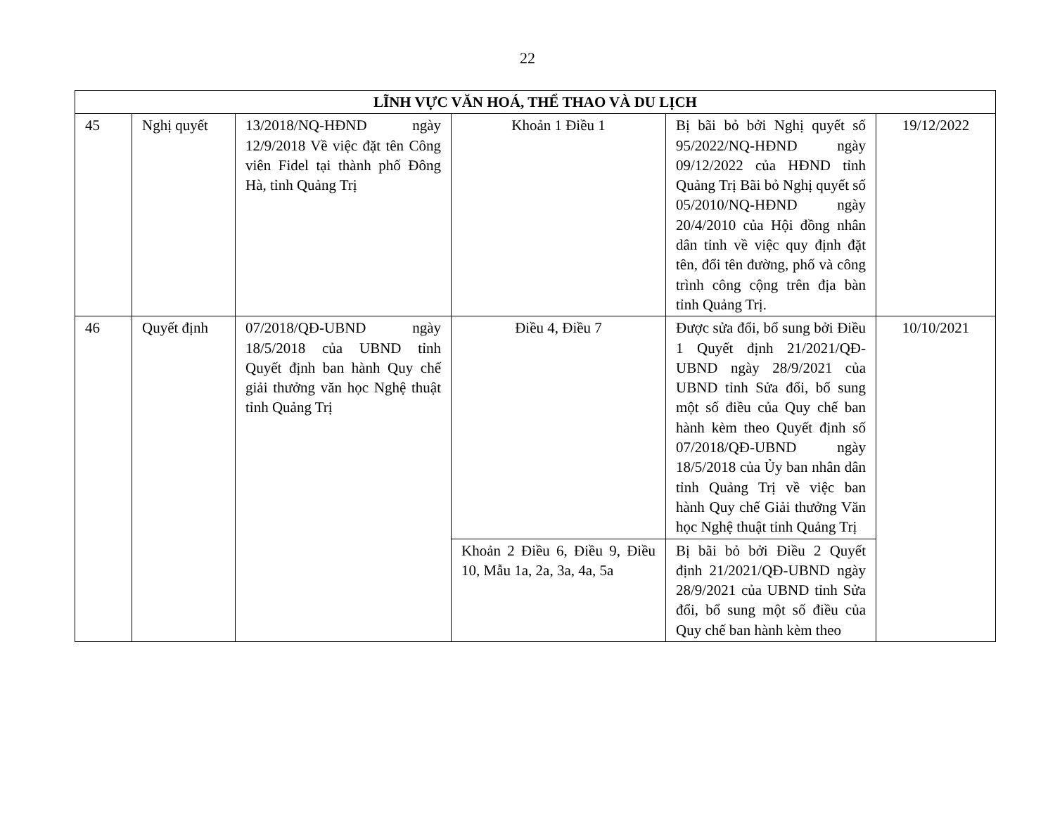22
| LĨNH VỰC VĂN HOÁ, THỂ THAO VÀ DU LỊCH | | | | | |
| --- | --- | --- | --- | --- | --- |
| 45 | Nghị quyết | 13/2018/NQ-HĐND ngày 12/9/2018 Về việc đặt tên Công viên Fidel tại thành phố Đông Hà, tỉnh Quảng Trị | Khoản 1 Điều 1 | Bị bãi bỏ bởi Nghị quyết số 95/2022/NQ-HĐND ngày 09/12/2022 của HĐND tỉnh Quảng Trị Bãi bỏ Nghị quyết số 05/2010/NQ-HĐND ngày 20/4/2010 của Hội đồng nhân dân tỉnh về việc quy định đặt tên, đổi tên đường, phố và công trình công cộng trên địa bàn tỉnh Quảng Trị. | 19/12/2022 |
| 46 | Quyết định | 07/2018/QĐ-UBND ngày 18/5/2018 của UBND tỉnh Quyết định ban hành Quy chế giải thưởng văn học Nghệ thuật tỉnh Quảng Trị | Điều 4, Điều 7 | Được sửa đổi, bổ sung bởi Điều 1 Quyết định 21/2021/QĐ-UBND ngày 28/9/2021 của UBND tỉnh Sửa đổi, bổ sung một số điều của Quy chế ban hành kèm theo Quyết định số 07/2018/QĐ-UBND ngày 18/5/2018 của Ủy ban nhân dân tỉnh Quảng Trị về việc ban hành Quy chế Giải thưởng Văn học Nghệ thuật tỉnh Quảng Trị | 10/10/2021 |
| | | | Khoản 2 Điều 6, Điều 9, Điều 10, Mẫu 1a, 2a, 3a, 4a, 5a | Bị bãi bỏ bởi Điều 2 Quyết định 21/2021/QĐ-UBND ngày 28/9/2021 của UBND tỉnh Sửa đổi, bổ sung một số điều của Quy chế ban hành kèm theo | |